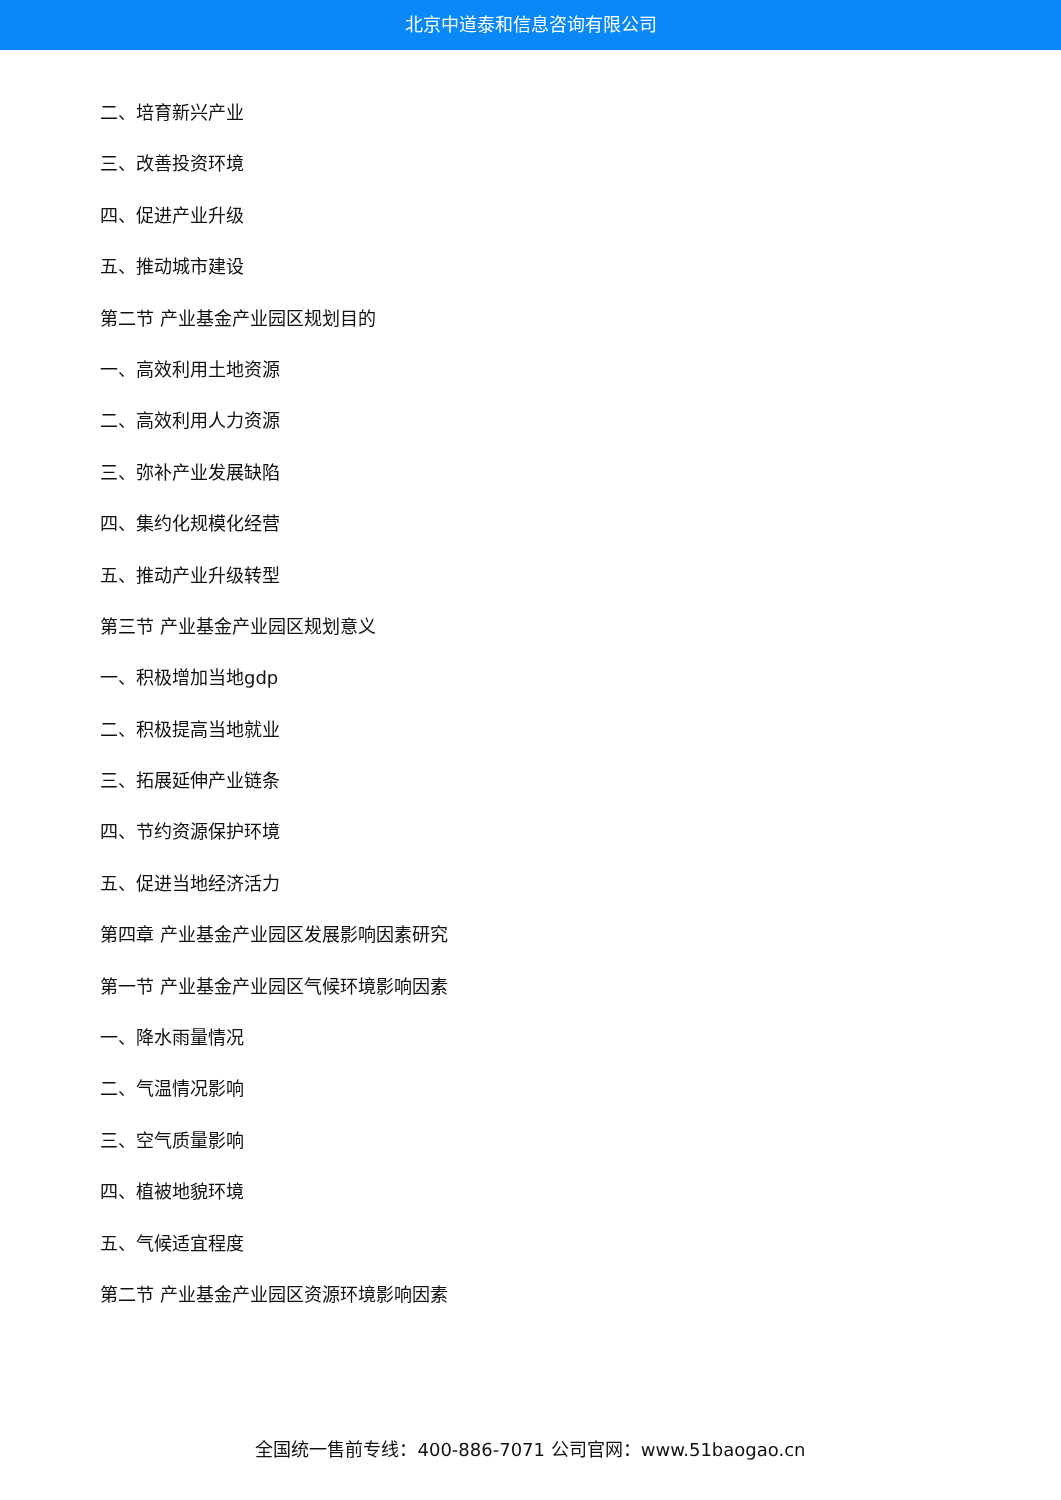北京中道泰和信息咨询有限公司
二、培育新兴产业
三、改善投资环境
四、促进产业升级
五、推动城市建设
第二节 产业基金产业园区规划目的
一、高效利用土地资源
二、高效利用人力资源
三、弥补产业发展缺陷
四、集约化规模化经营
五、推动产业升级转型
第三节 产业基金产业园区规划意义
一、积极增加当地gdp
二、积极提高当地就业
三、拓展延伸产业链条
四、节约资源保护环境
五、促进当地经济活力
第四章 产业基金产业园区发展影响因素研究
第一节 产业基金产业园区气候环境影响因素
一、降水雨量情况
二、气温情况影响
三、空气质量影响
四、植被地貌环境
五、气候适宜程度
第二节 产业基金产业园区资源环境影响因素
全国统一售前专线：400-886-7071 公司官网：www.51baogao.cn